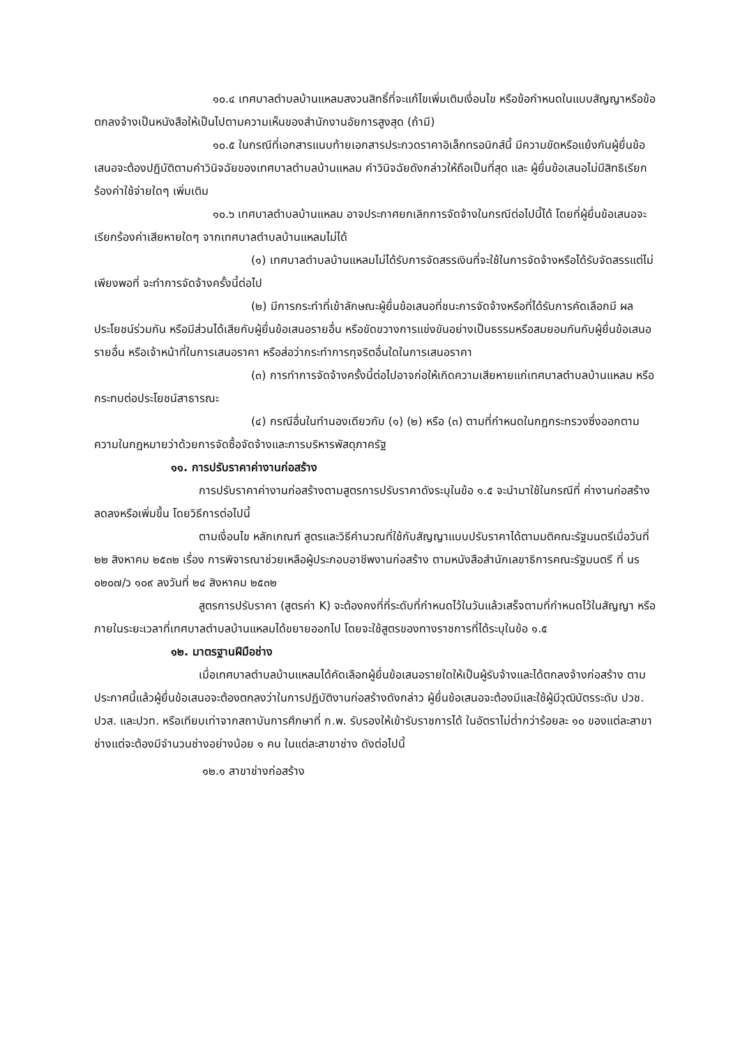๑๐.๔ เทศบาลตำบลบ้านแหลมสงวนสิทธิ์ที่จะแก้ไขเพิ่มเติมเงื่อนไข หรือข้อกำหนดในแบบสัญญาหรือข้อตกลงจ้างเป็นหนังสือให้เป็นไปตามความเห็นของสำนักงานอัยการสูงสุด (ถ้ามี)
๑๐.๕ ในกรณีที่เอกสารแนบท้ายเอกสารประกวดราคาอิเล็กทรอนิกส์นี้ มีความขัดหรือแย้งกันผู้ยื่นข้อเสนอจะต้องปฏิบัติตามคำวินิจฉัยของเทศบาลตำบลบ้านแหลม คำวินิจฉัยดังกล่าวให้ถือเป็นที่สุด และ ผู้ยื่นข้อเสนอไม่มีสิทธิเรียกร้องค่าใช้จ่ายใดๆ เพิ่มเติม
๑๐.๖ เทศบาลตำบลบ้านแหลม อาจประกาศยกเลิกการจัดจ้างในกรณีต่อไปนี้ได้ โดยที่ผู้ยื่นข้อเสนอจะเรียกร้องค่าเสียหายใดๆ จากเทศบาลตำบลบ้านแหลมไม่ได้
(๑) เทศบาลตำบลบ้านแหลมไม่ได้รับการจัดสรรเงินที่จะใช้ในการจัดจ้างหรือได้รับจัดสรรแต่ไม่เพียงพอที่ จะทำการจัดจ้างครั้งนี้ต่อไป
(๒) มีการกระทำที่เข้าลักษณะผู้ยื่นข้อเสนอที่ชนะการจัดจ้างหรือที่ได้รับการคัดเลือกมี ผลประโยชน์ร่วมกัน หรือมีส่วนได้เสียกับผู้ยื่นข้อเสนอรายอื่น หรือขัดขวางการแข่งขันอย่างเป็นธรรมหรือสมยอมกันกับผู้ยื่นข้อเสนอรายอื่น หรือเจ้าหน้าที่ในการเสนอราคา หรือส่อว่ากระทำการทุจริตอื่นใดในการเสนอราคา
(๓) การทำการจัดจ้างครั้งนี้ต่อไปอาจก่อให้เกิดความเสียหายแก่เทศบาลตำบลบ้านแหลม หรือกระทบต่อประโยชน์สาธารณะ
(๔) กรณีอื่นในทำนองเดียวกับ (๑) (๒) หรือ (๓) ตามที่กำหนดในกฎกระทรวงซึ่งออกตามความในกฎหมายว่าด้วยการจัดซื้อจัดจ้างและการบริหารพัสดุภาครัฐ
๑๑. การปรับราคาค่างานก่อสร้าง
การปรับราคาค่างานก่อสร้างตามสูตรการปรับราคาดังระบุในข้อ ๑.๕ จะนำมาใช้ในกรณีที่ ค่างานก่อสร้างลดลงหรือเพิ่มขึ้น โดยวิธีการต่อไปนี้
ตามเงื่อนไข หลักเกณฑ์ สูตรและวิธีคำนวณที่ใช้กับสัญญาแบบปรับราคาได้ตามมติคณะรัฐมนตรีเมื่อวันที่ ๒๒ สิงหาคม ๒๕๓๒ เรื่อง การพิจารณาช่วยเหลือผู้ประกอบอาชีพงานก่อสร้าง ตามหนังสือสำนักเลขาธิการคณะรัฐมนตรี ที่ นร ๐๒๐๗/ว ๑๐๙ ลงวันที่ ๒๔ สิงหาคม ๒๕๓๒
สูตรการปรับราคา (สูตรค่า K) จะต้องคงที่ที่ระดับที่กำหนดไว้ในวันแล้วเสร็จตามที่กำหนดไว้ในสัญญา หรือภายในระยะเวลาที่เทศบาลตำบลบ้านแหลมได้ขยายออกไป โดยจะใช้สูตรของทางราชการที่ได้ระบุในข้อ ๑.๕
๑๒. มาตรฐานฝีมือช่าง
เมื่อเทศบาลตำบลบ้านแหลมได้คัดเลือกผู้ยื่นข้อเสนอรายใดให้เป็นผู้รับจ้างและได้ตกลงจ้างก่อสร้าง ตามประกาศนี้แล้วผู้ยื่นข้อเสนอจะต้องตกลงว่าในการปฏิบัติงานก่อสร้างดังกล่าว ผู้ยื่นข้อเสนอจะต้องมีและใช้ผู้มีวุฒิบัตรระดับ ปวช. ปวส. และปวท. หรือเทียบเท่าจากสถาบันการศึกษาที่ ก.พ. รับรองให้เข้ารับราชการได้ ในอัตราไม่ต่ำกว่าร้อยละ ๑๐ ของแต่ละสาขาช่างแต่จะต้องมีจำนวนช่างอย่างน้อย ๑ คน ในแต่ละสาขาช่าง ดังต่อไปนี้
๑๒.๑ สาขาช่างก่อสร้าง